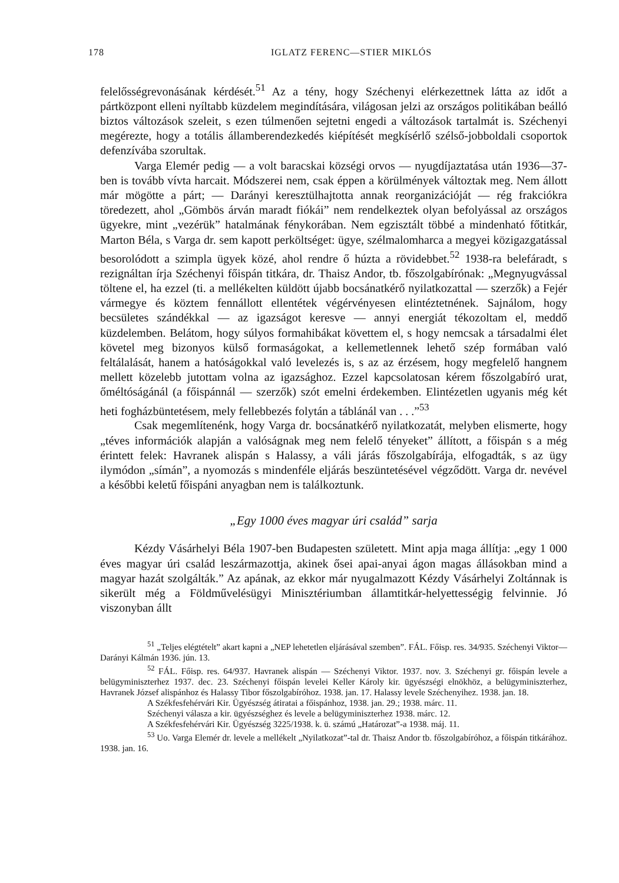178 IGLATZ FERENC—STIER MIKLÓS
felelősségrevonásának kérdését.<sup>51</sup> Az a tény, hogy Széchenyi elérkezettnek látta az időt a pártközpont elleni nyíltabb küzdelem megindítására, világosan jelzi az országos politikában beálló biztos változások szeleit, s ezen túlmenően sejtetni engedi a változások tartalmát is. Széchenyi megérezte, hogy a totális államberendezkedés kiépítését megkísérlő szélső-jobboldali csoportok defenzívába szorultak.
Varga Elemér pedig — a volt baracskai községi orvos — nyugdíjaztatása után 1936—37-ben is tovább vívta harcait. Módszerei nem, csak éppen a körülmények változtak meg. Nem állott már mögötte a párt; — Darányi keresztülhajtotta annak reorganizációját — rég frakciókra töredezett, ahol „Gömbös árván maradt fiókái” nem rendelkeztek olyan befolyással az országos ügyekre, mint „vezérük” hatalmának fénykorában. Nem egzisztált többé a mindenható főtitkár, Marton Béla, s Varga dr. sem kapott perköltséget: ügye, szélmalomharca a megyei közigazgatással besorolódott a szimpla ügyek közé, ahol rendre ő húzta a rövidebbet.<sup>52</sup> 1938-ra belefáradt, s rezignáltan írja Széchenyi főispán titkára, dr. Thaisz Andor, tb. főszolgabírónak: „Megnyugvással töltene el, ha ezzel (ti. a mellékelten küldött újabb bocsánatkérő nyilatkozattal — szerzők) a Fejér vármegye és köztem fennállott ellentétek végérvényesen elintéztetnének. Sajnálom, hogy becsületes szándékkal — az igazságot keresve — annyi energiát tékozoltam el, meddő küzdelemben. Belátom, hogy súlyos formahibákat követtem el, s hogy nemcsak a társadalmi élet követel meg bizonyos külső formaságokat, a kellemetlennek lehető szép formában való feltálalását, hanem a hatóságokkal való levelezés is, s az az érzésem, hogy megfelelő hangnem mellett közelebb jutottam volna az igazsághoz. Ezzel kapcsolatosan kérem főszolgabíró urat, őméltóságánál (a főispánnál — szerzők) szót emelni érdekemben. Elintézetlen ugyanis még két heti fogházbüntetésem, mely fellebbezés folytán a táblánál van . . .”<sup>53</sup>
Csak megemlítenénk, hogy Varga dr. bocsánatkérő nyilatkozatát, melyben elismerte, hogy „téves információk alapján a valóságnak meg nem felelő tényeket” állított, a főispán s a még érintett felek: Havranek alispán s Halassy, a váli járás főszolgabírája, elfogadták, s az ügy ilymódon „símán”, a nyomozás s mindenféle eljárás beszüntetésével végződött. Varga dr. nevével a későbbi keletű főispáni anyagban nem is találkoztunk.
„Egy 1000 éves magyar úri család” sarja
Kézdy Vásárhelyi Béla 1907-ben Budapesten született. Mint apja maga állítja: „egy 1 000 éves magyar úri család leszármazottja, akinek ősei apai-anyai ágon magas állásokban mind a magyar hazát szolgálták.” Az apának, az ekkor már nyugalmazott Kézdy Vásárhelyi Zoltánnak is sikerült még a Földművelésügyi Minisztériumban államtitkár-helyettességig felvinnie. Jó viszonyban állt
<sup>51</sup> „Teljes elégtételt” akart kapni a „NEP lehetetlen eljárásával szemben”. FÁL. Főisp. res. 34/935. Széchenyi Viktor—Darányi Kálmán 1936. jún. 13.
<sup>52</sup> FÁL. Főisp. res. 64/937. Havranek alispán — Széchenyi Viktor. 1937. nov. 3. Széchenyi gr. főispán levele a belügyminiszterhez 1937. dec. 23. Széchenyi főispán levelei Keller Károly kir. ügyészségi elnökhöz, a belügyminiszterhez, Havranek József alispánhoz és Halassy Tibor főszolgabíróhoz. 1938. jan. 17. Halassy levele Széchenyihez. 1938. jan. 18.
A Székfesfehérvári Kir. Ügyészség átiratai a főispánhoz, 1938. jan. 29.; 1938. márc. 11.
Széchenyi válasza a kir. ügyészséghez és levele a belügyminiszterhez 1938. márc. 12.
A Székfesfehérvári Kir. Ügyészség 3225/1938. k. ü. számú „Határozat”-a 1938. máj. 11.
<sup>53</sup> Uo. Varga Elemér dr. levele a mellékelt „Nyilatkozat”-tal dr. Thaisz Andor tb. főszolgabíróhoz, a főispán titkárához. 1938. jan. 16.